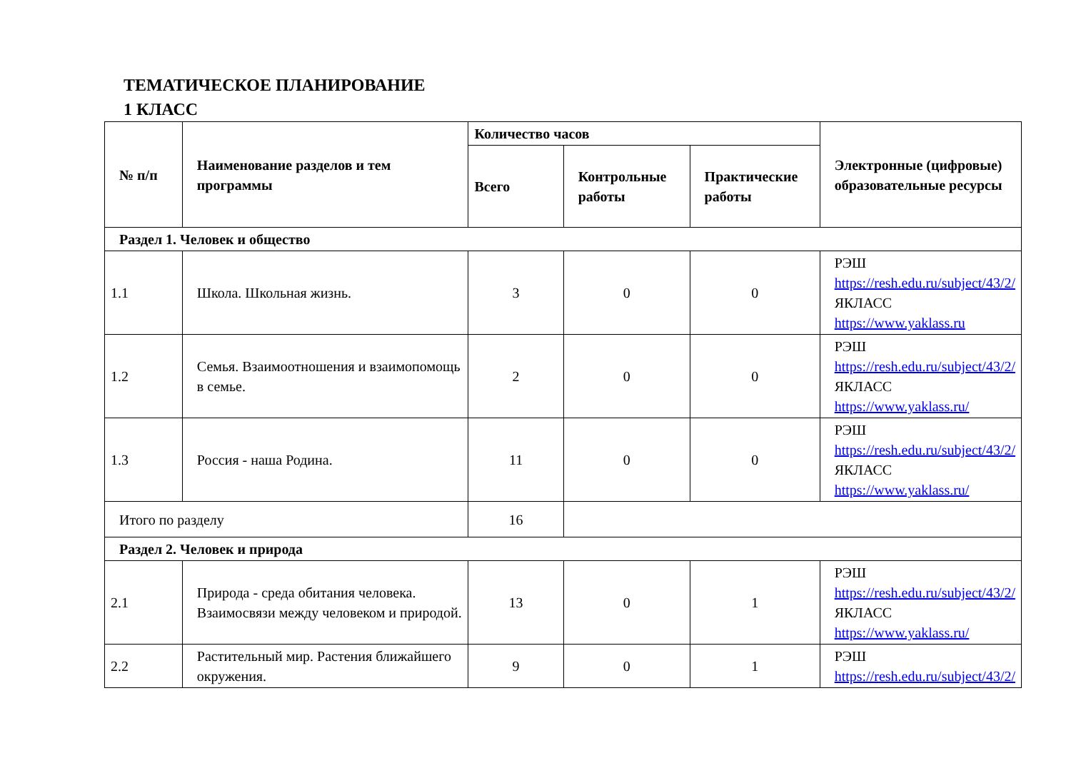ТЕМАТИЧЕСКОЕ ПЛАНИРОВАНИЕ
1 КЛАСС
| № п/п | Наименование разделов и тем программы | Количество часов | | | Электронные (цифровые) образовательные ресурсы |
| --- | --- | --- | --- | --- | --- |
| | | Всего | Контрольные работы | Практические работы | |
| Раздел 1. Человек и общество | | | | | |
| 1.1 | Школа. Школьная жизнь. | 3 | 0 | 0 | РЭШ https://resh.edu.ru/subject/43/2/ ЯКЛАСС https://www.yaklass.ru |
| 1.2 | Семья. Взаимоотношения и взаимопомощь в семье. | 2 | 0 | 0 | РЭШ https://resh.edu.ru/subject/43/2/ ЯКЛАСС https://www.yaklass.ru/ |
| 1.3 | Россия - наша Родина. | 11 | 0 | 0 | РЭШ https://resh.edu.ru/subject/43/2/ ЯКЛАСС https://www.yaklass.ru/ |
| Итого по разделу | | 16 | | | |
| Раздел 2. Человек и природа | | | | | |
| 2.1 | Природа - среда обитания человека. Взаимосвязи между человеком и природой. | 13 | 0 | 1 | РЭШ https://resh.edu.ru/subject/43/2/ ЯКЛАСС https://www.yaklass.ru/ |
| 2.2 | Растительный мир. Растения ближайшего окружения. | 9 | 0 | 1 | РЭШ https://resh.edu.ru/subject/43/2/ |